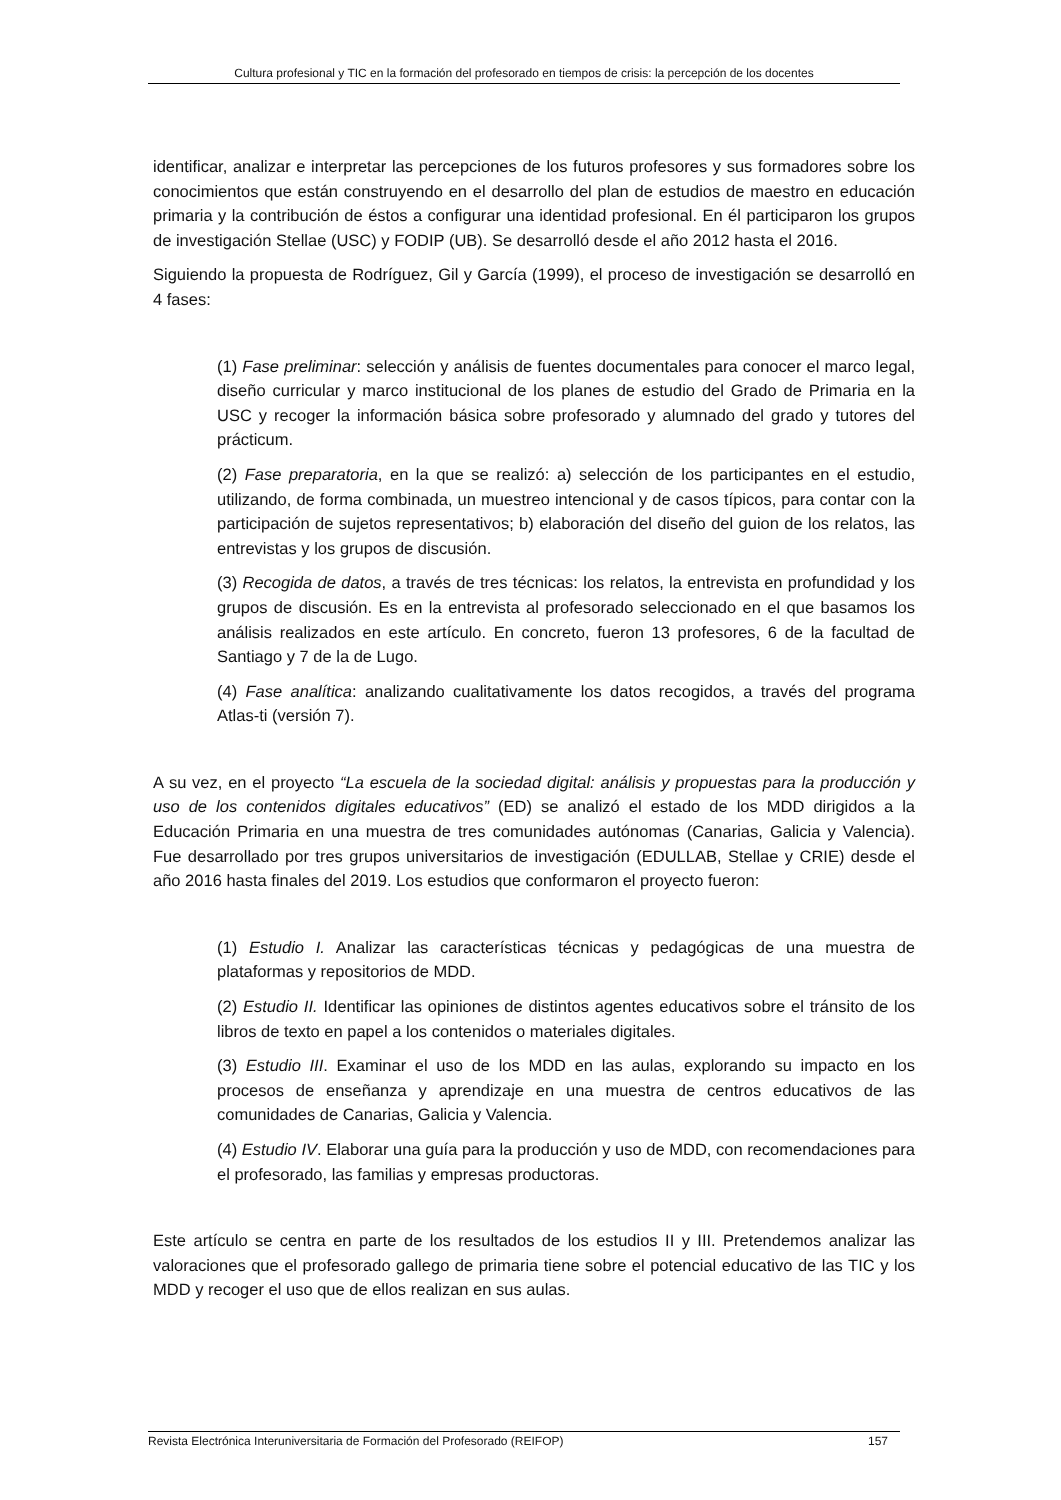Cultura profesional y TIC en la formación del profesorado en tiempos de crisis: la percepción de los docentes
identificar, analizar e interpretar las percepciones de los futuros profesores y sus formadores sobre los conocimientos que están construyendo en el desarrollo del plan de estudios de maestro en educación primaria y la contribución de éstos a configurar una identidad profesional. En él participaron los grupos de investigación Stellae (USC) y FODIP (UB). Se desarrolló desde el año 2012 hasta el 2016.
Siguiendo la propuesta de Rodríguez, Gil y García (1999), el proceso de investigación se desarrolló en 4 fases:
(1) Fase preliminar: selección y análisis de fuentes documentales para conocer el marco legal, diseño curricular y marco institucional de los planes de estudio del Grado de Primaria en la USC y recoger la información básica sobre profesorado y alumnado del grado y tutores del prácticum.
(2) Fase preparatoria, en la que se realizó: a) selección de los participantes en el estudio, utilizando, de forma combinada, un muestreo intencional y de casos típicos, para contar con la participación de sujetos representativos; b) elaboración del diseño del guion de los relatos, las entrevistas y los grupos de discusión.
(3) Recogida de datos, a través de tres técnicas: los relatos, la entrevista en profundidad y los grupos de discusión. Es en la entrevista al profesorado seleccionado en el que basamos los análisis realizados en este artículo. En concreto, fueron 13 profesores, 6 de la facultad de Santiago y 7 de la de Lugo.
(4) Fase analítica: analizando cualitativamente los datos recogidos, a través del programa Atlas-ti (versión 7).
A su vez, en el proyecto “La escuela de la sociedad digital: análisis y propuestas para la producción y uso de los contenidos digitales educativos” (ED) se analizó el estado de los MDD dirigidos a la Educación Primaria en una muestra de tres comunidades autónomas (Canarias, Galicia y Valencia). Fue desarrollado por tres grupos universitarios de investigación (EDULLAB, Stellae y CRIE) desde el año 2016 hasta finales del 2019. Los estudios que conformaron el proyecto fueron:
(1) Estudio I. Analizar las características técnicas y pedagógicas de una muestra de plataformas y repositorios de MDD.
(2) Estudio II. Identificar las opiniones de distintos agentes educativos sobre el tránsito de los libros de texto en papel a los contenidos o materiales digitales.
(3) Estudio III. Examinar el uso de los MDD en las aulas, explorando su impacto en los procesos de enseñanza y aprendizaje en una muestra de centros educativos de las comunidades de Canarias, Galicia y Valencia.
(4) Estudio IV. Elaborar una guía para la producción y uso de MDD, con recomendaciones para el profesorado, las familias y empresas productoras.
Este artículo se centra en parte de los resultados de los estudios II y III. Pretendemos analizar las valoraciones que el profesorado gallego de primaria tiene sobre el potencial educativo de las TIC y los MDD y recoger el uso que de ellos realizan en sus aulas.
Revista Electrónica Interuniversitaria de Formación del Profesorado (REIFOP) 157